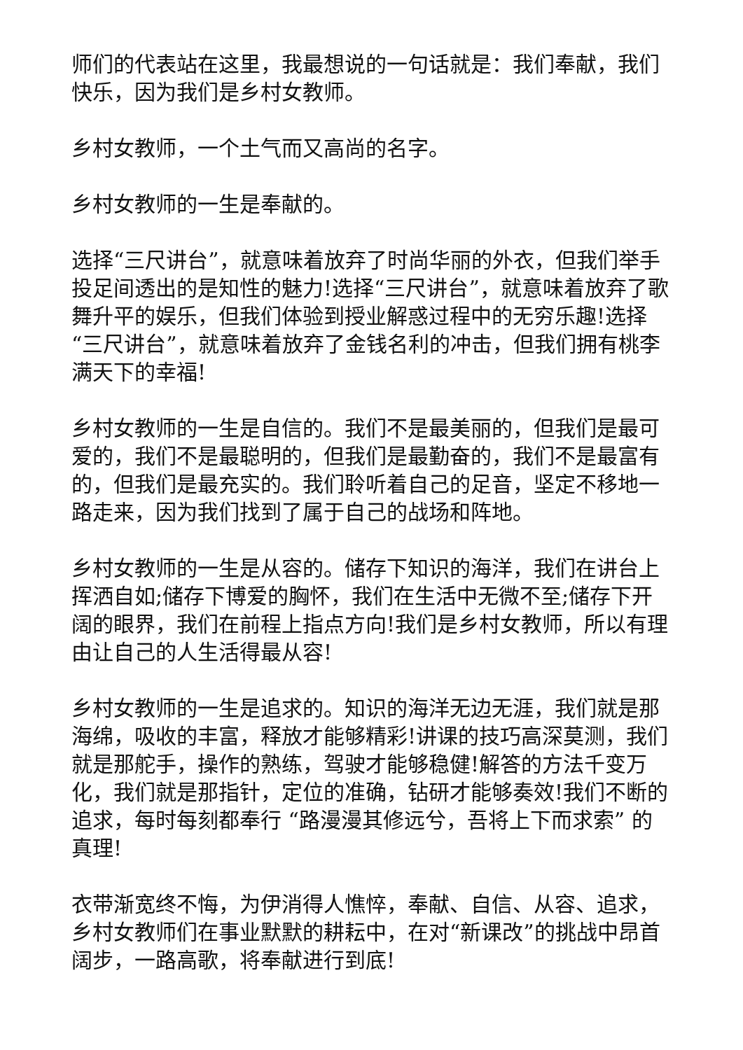师们的代表站在这里，我最想说的一句话就是：我们奉献，我们快乐，因为我们是乡村女教师。
乡村女教师，一个土气而又高尚的名字。
乡村女教师的一生是奉献的。
选择“三尺讲台”，就意味着放弃了时尚华丽的外衣，但我们举手投足间透出的是知性的魅力!选择“三尺讲台”，就意味着放弃了歌舞升平的娱乐，但我们体验到授业解惑过程中的无穷乐趣!选择“三尺讲台”，就意味着放弃了金钱名利的冲击，但我们拥有桃李满天下的幸福!
乡村女教师的一生是自信的。我们不是最美丽的，但我们是最可爱的，我们不是最聪明的，但我们是最勤奋的，我们不是最富有的，但我们是最充实的。我们聆听着自己的足音，坚定不移地一路走来，因为我们找到了属于自己的战场和阵地。
乡村女教师的一生是从容的。储存下知识的海洋，我们在讲台上挥洒自如;储存下博爱的胸怀，我们在生活中无微不至;储存下开阔的眼界，我们在前程上指点方向!我们是乡村女教师，所以有理由让自己的人生活得最从容!
乡村女教师的一生是追求的。知识的海洋无边无涯，我们就是那海绵，吸收的丰富，释放才能够精彩!讲课的技巧高深莫测，我们就是那舵手，操作的熟练，驾驶才能够稳健!解答的方法千变万化，我们就是那指针，定位的准确，钻研才能够奏效!我们不断的追求，每时每刻都奉行 “路漫漫其修远兮，吾将上下而求索” 的真理!
衣带渐宽终不悔，为伊消得人憔悴，奉献、自信、从容、追求，乡村女教师们在事业默默的耕耘中，在对“新课改”的挑战中昂首阔步，一路高歌，将奉献进行到底!